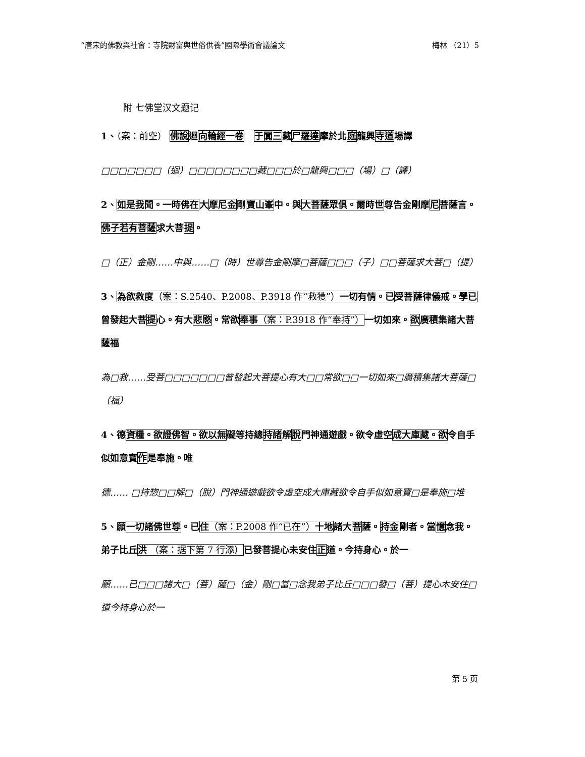“唐宋的佛教與社會：寺院財富與世俗供養”國際學術會議論文 梅林 （21）5
附 七佛堂汉文题记
1、（案：前空） 佛說迴向輪經一卷 于闐三藏尸羅達摩於北庭龍興寺道場譯
□□□□□□□（迴）□□□□□□□□藏□□□於□龍興□□□（場）□（譯）
2、如是我聞。一時佛在大摩尼金剛寶山峯中。與大菩薩眾俱。爾時世尊告金剛摩尼菩薩言。佛子若有菩薩求大菩提。
□（正）金剛……中與……□（時）世尊告金剛摩□菩薩□□□（子）□□菩薩求大菩□（提）
3、為欲救度（案：S.2540、P.2008、P.3918 作“救獲”）一切有情。已受菩薩律儀戒。學已曾發起大菩提心。有大悲愍。常欲奉事（案：P.3918 作“奉持”）一切如來。欲廣積集諸大菩薩福
為□救……受菩□□□□□□□曾發起大菩提心有大□□常欲□□一切如來□廣積集諸大菩薩□（福）
4、德資糧。欲證佛智。欲以無礙等持總持諸解脫門神通遊戲。欲令虛空成大庫藏。欲令自手似如意寶作是奉施。唯
德…… □持惣□□解□（脫）門神通遊戲欲令虛空成大庫藏欲令自手似如意寶□是奉施□堆
5、願一切諸佛世尊。已住（案：P.2008 作“已在”）十地諸大菩薩。持金剛者。當憶念我。弟子比丘洪 （案：据下第 7 行添）已發菩提心未安住正道。今持身心。於一
願……已□□□諸大□（菩）薩□（金）剛□當□念我弟子比丘□□□發□（菩）提心木安住□道今持身心於一
第 5 页